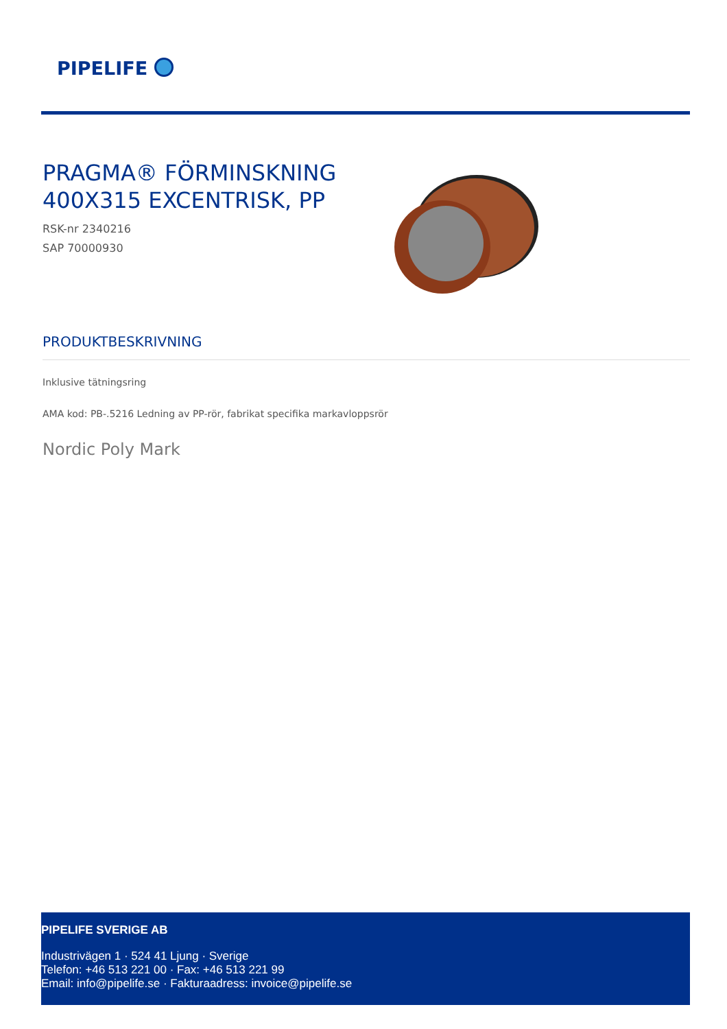PIPELIFE
PRAGMA® FÖRMINSKNING
400X315 EXCENTRISK, PP
RSK-nr 2340216
SAP 70000930
PRODUKTBESKRIVNING
Inklusive tätningsring
AMA kod: PB-.5216 Ledning av PP-rör, fabrikat specifika markavloppsrör
Nordic Poly Mark
PIPELIFE SVERIGE AB
Industrivägen 1 · 524 41 Ljung · Sverige
Telefon: +46 513 221 00 · Fax: +46 513 221 99
Email: info@pipelife.se · Fakturaadress: invoice@pipelife.se